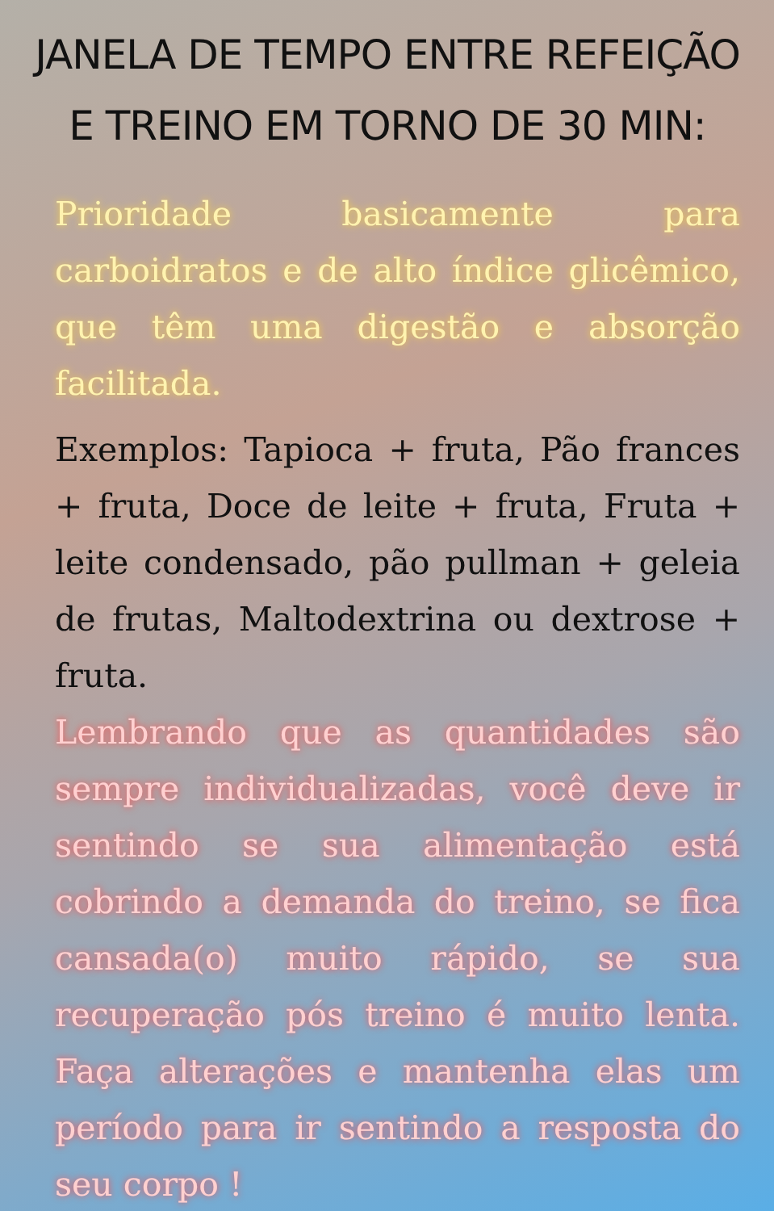JANELA DE TEMPO ENTRE REFEIÇÃO E TREINO EM TORNO DE 30 MIN:
Prioridade basicamente para carboidratos e de alto índice glicêmico, que têm uma digestão e absorção facilitada.
Exemplos: Tapioca + fruta, Pão frances + fruta, Doce de leite + fruta, Fruta + leite condensado, pão pullman + geleia de frutas, Maltodextrina ou dextrose + fruta.
Lembrando que as quantidades são sempre individualizadas, você deve ir sentindo se sua alimentação está cobrindo a demanda do treino, se fica cansada(o) muito rápido, se sua recuperação pós treino é muito lenta. Faça alterações e mantenha elas um período para ir sentindo a resposta do seu corpo !